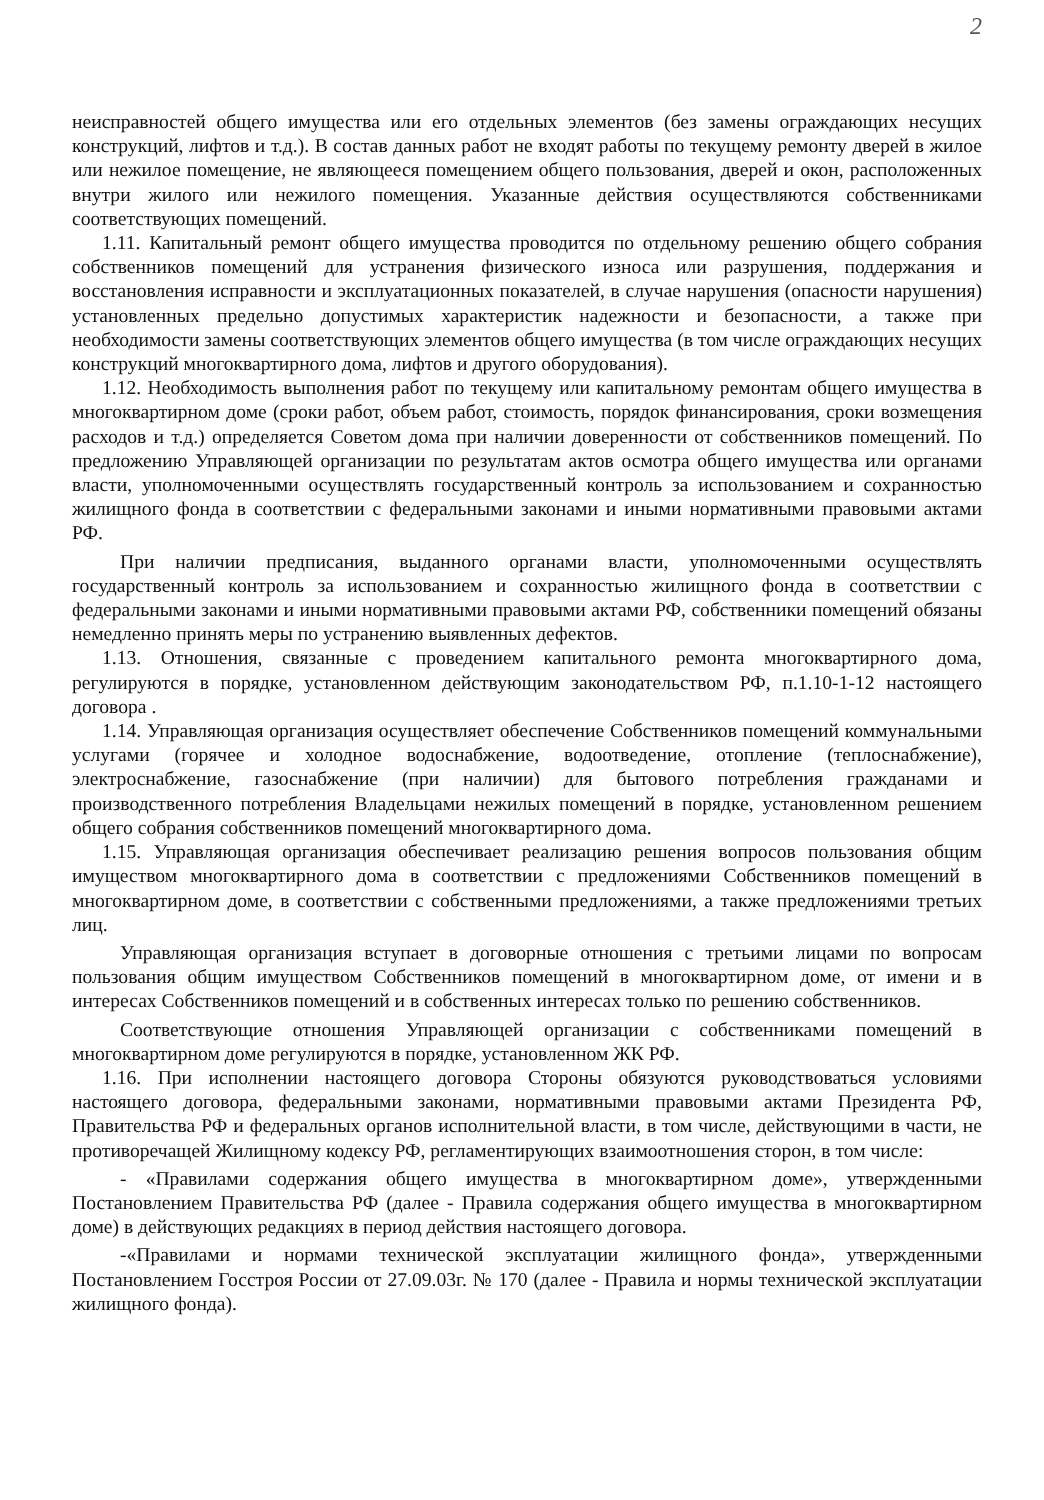2
неисправностей общего имущества или его отдельных элементов (без замены ограждающих несущих конструкций, лифтов и т.д.). В состав данных работ не входят работы по текущему ремонту дверей в жилое или нежилое помещение, не являющееся помещением общего пользования, дверей и окон, расположенных внутри жилого или нежилого помещения. Указанные действия осуществляются собственниками соответствующих помещений.
1.11. Капитальный ремонт общего имущества проводится по отдельному решению общего собрания собственников помещений для устранения физического износа или разрушения, поддержания и восстановления исправности и эксплуатационных показателей, в случае нарушения (опасности нарушения) установленных предельно допустимых характеристик надежности и безопасности, а также при необходимости замены соответствующих элементов общего имущества (в том числе ограждающих несущих конструкций многоквартирного дома, лифтов и другого оборудования).
1.12. Необходимость выполнения работ по текущему или капитальному ремонтам общего имущества в многоквартирном доме (сроки работ, объем работ, стоимость, порядок финансирования, сроки возмещения расходов и т.д.) определяется Советом дома при наличии доверенности от собственников помещений. По предложению Управляющей организации по результатам актов осмотра общего имущества или органами власти, уполномоченными осуществлять государственный контроль за использованием и сохранностью жилищного фонда в соответствии с федеральными законами и иными нормативными правовыми актами РФ.
При наличии предписания, выданного органами власти, уполномоченными осуществлять государственный контроль за использованием и сохранностью жилищного фонда в соответствии с федеральными законами и иными нормативными правовыми актами РФ, собственники помещений обязаны немедленно принять меры по устранению выявленных дефектов.
1.13. Отношения, связанные с проведением капитального ремонта многоквартирного дома, регулируются в порядке, установленном действующим законодательством РФ, п.1.10-1-12 настоящего договора .
1.14. Управляющая организация осуществляет обеспечение Собственников помещений коммунальными услугами (горячее и холодное водоснабжение, водоотведение, отопление (теплоснабжение), электроснабжение, газоснабжение (при наличии) для бытового потребления гражданами и производственного потребления Владельцами нежилых помещений в порядке, установленном решением общего собрания собственников помещений многоквартирного дома.
1.15. Управляющая организация обеспечивает реализацию решения вопросов пользования общим имуществом многоквартирного дома в соответствии с предложениями Собственников помещений в многоквартирном доме, в соответствии с собственными предложениями, а также предложениями третьих лиц.
Управляющая организация вступает в договорные отношения с третьими лицами по вопросам пользования общим имуществом Собственников помещений в многоквартирном доме, от имени и в интересах Собственников помещений и в собственных интересах только по решению собственников.
Соответствующие отношения Управляющей организации с собственниками помещений в многоквартирном доме регулируются в порядке, установленном ЖК РФ.
1.16. При исполнении настоящего договора Стороны обязуются руководствоваться условиями настоящего договора, федеральными законами, нормативными правовыми актами Президента РФ, Правительства РФ и федеральных органов исполнительной власти, в том числе, действующими в части, не противоречащей Жилищному кодексу РФ, регламентирующих взаимоотношения сторон, в том числе:
- «Правилами содержания общего имущества в многоквартирном доме», утвержденными Постановлением Правительства РФ (далее - Правила содержания общего имущества в многоквартирном доме) в действующих редакциях в период действия настоящего договора.
-«Правилами и нормами технической эксплуатации жилищного фонда», утвержденными Постановлением Госстроя России от 27.09.03г. № 170 (далее - Правила и нормы технической эксплуатации жилищного фонда).